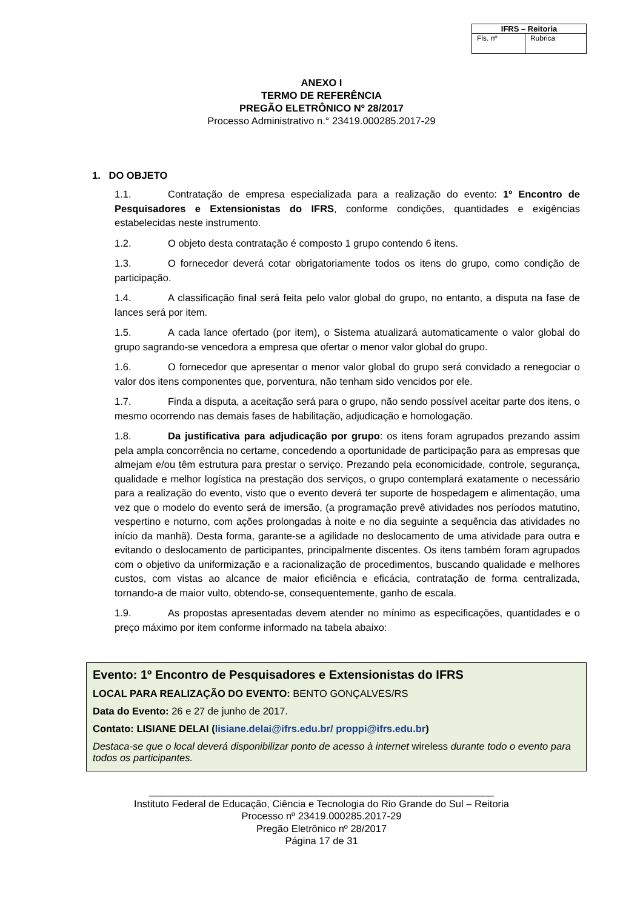| IFRS – Reitoria | |
| --- | --- |
| Fls. nº | Rubrica |
ANEXO I
TERMO DE REFERÊNCIA
PREGÃO ELETRÔNICO Nº 28/2017
Processo Administrativo n.° 23419.000285.2017-29
1. DO OBJETO
1.1. Contratação de empresa especializada para a realização do evento: 1º Encontro de Pesquisadores e Extensionistas do IFRS, conforme condições, quantidades e exigências estabelecidas neste instrumento.
1.2. O objeto desta contratação é composto 1 grupo contendo 6 itens.
1.3. O fornecedor deverá cotar obrigatoriamente todos os itens do grupo, como condição de participação.
1.4. A classificação final será feita pelo valor global do grupo, no entanto, a disputa na fase de lances será por item.
1.5. A cada lance ofertado (por item), o Sistema atualizará automaticamente o valor global do grupo sagrando-se vencedora a empresa que ofertar o menor valor global do grupo.
1.6. O fornecedor que apresentar o menor valor global do grupo será convidado a renegociar o valor dos itens componentes que, porventura, não tenham sido vencidos por ele.
1.7. Finda a disputa, a aceitação será para o grupo, não sendo possível aceitar parte dos itens, o mesmo ocorrendo nas demais fases de habilitação, adjudicação e homologação.
1.8. Da justificativa para adjudicação por grupo: os itens foram agrupados prezando assim pela ampla concorrência no certame, concedendo a oportunidade de participação para as empresas que almejam e/ou têm estrutura para prestar o serviço. Prezando pela economicidade, controle, segurança, qualidade e melhor logística na prestação dos serviços, o grupo contemplará exatamente o necessário para a realização do evento, visto que o evento deverá ter suporte de hospedagem e alimentação, uma vez que o modelo do evento será de imersão, (a programação prevê atividades nos períodos matutino, vespertino e noturno, com ações prolongadas à noite e no dia seguinte a sequência das atividades no início da manhã). Desta forma, garante-se a agilidade no deslocamento de uma atividade para outra e evitando o deslocamento de participantes, principalmente discentes. Os itens também foram agrupados com o objetivo da uniformização e a racionalização de procedimentos, buscando qualidade e melhores custos, com vistas ao alcance de maior eficiência e eficácia, contratação de forma centralizada, tornando-a de maior vulto, obtendo-se, consequentemente, ganho de escala.
1.9. As propostas apresentadas devem atender no mínimo as especificações, quantidades e o preço máximo por item conforme informado na tabela abaixo:
Evento: 1º Encontro de Pesquisadores e Extensionistas do IFRS
LOCAL PARA REALIZAÇÃO DO EVENTO: BENTO GONÇALVES/RS
Data do Evento: 26 e 27 de junho de 2017.
Contato: LISIANE DELAI (lisiane.delai@ifrs.edu.br/ proppi@ifrs.edu.br)
Destaca-se que o local deverá disponibilizar ponto de acesso à internet wireless durante todo o evento para todos os participantes.
______________________________________________________________
Instituto Federal de Educação, Ciência e Tecnologia do Rio Grande do Sul – Reitoria
Processo nº 23419.000285.2017-29
Pregão Eletrônico nº 28/2017
Página 17 de 31